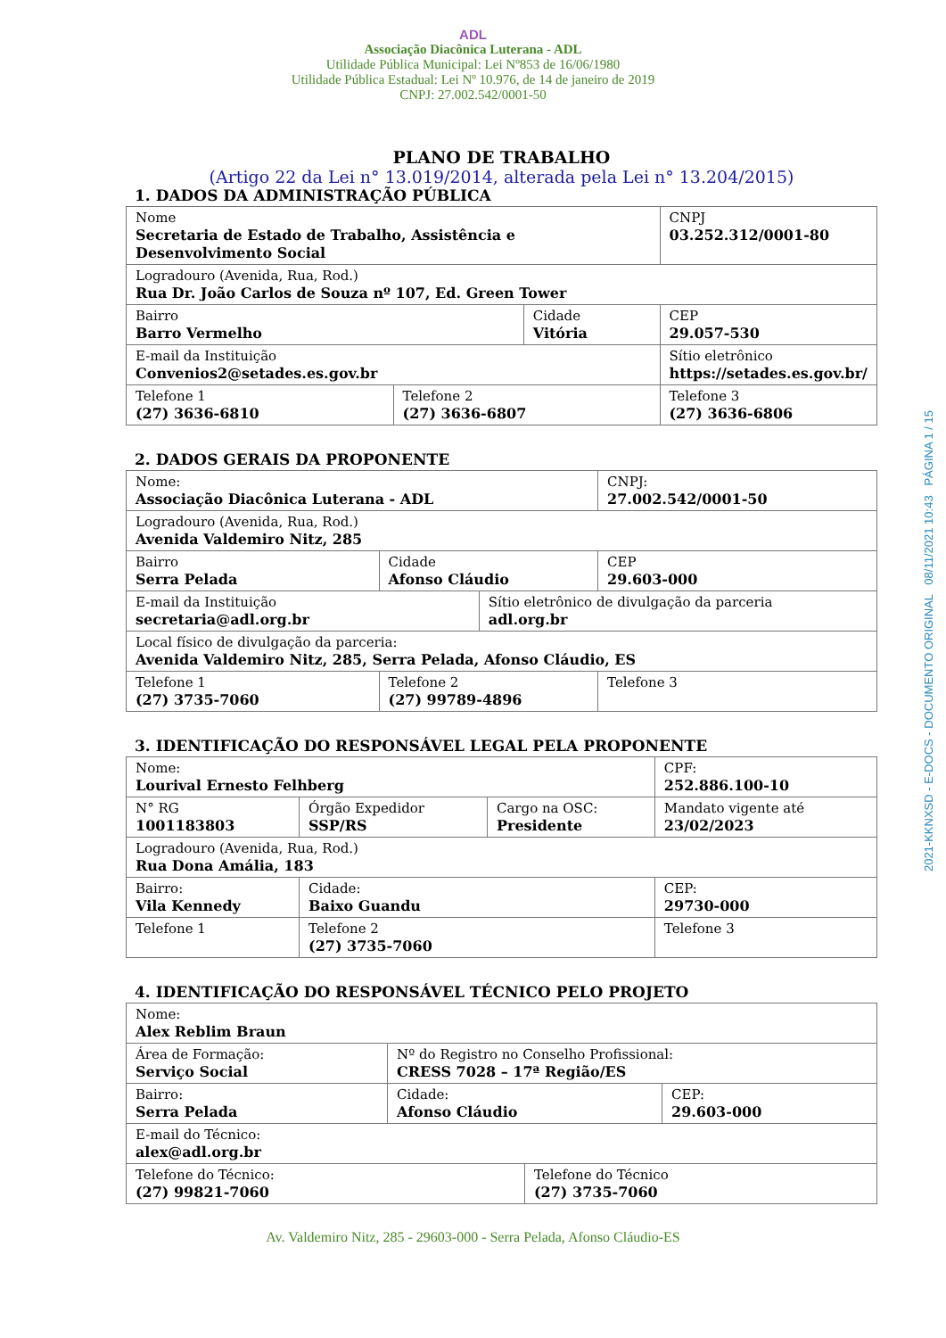ADL
Associação Diacônica Luterana - ADL
Utilidade Pública Municipal: Lei Nº853 de 16/06/1980
Utilidade Pública Estadual: Lei Nº 10.976, de 14 de janeiro de 2019
CNPJ: 27.002.542/0001-50
PLANO DE TRABALHO
(Artigo 22 da Lei n° 13.019/2014, alterada pela Lei n° 13.204/2015)
1. DADOS DA ADMINISTRAÇÃO PÚBLICA
| Nome Secretaria de Estado de Trabalho, Assistência e Desenvolvimento Social | | | | CNPJ 03.252.312/0001-80 |
| Logradouro (Avenida, Rua, Rod.) Rua Dr. João Carlos de Souza nº 107, Ed. Green Tower | | | | |
| Bairro Barro Vermelho | | Cidade Vitória | | CEP 29.057-530 |
| E-mail da Instituição Convenios2@setades.es.gov.br | | | Sítio eletrônico https://setades.es.gov.br/ | |
| Telefone 1 (27) 3636-6810 | Telefone 2 (27) 3636-6807 | | Telefone 3 (27) 3636-6806 | |
2. DADOS GERAIS DA PROPONENTE
| Nome: Associação Diacônica Luterana - ADL | | | CNPJ: 27.002.542/0001-50 |
| Logradouro (Avenida, Rua, Rod.) Avenida Valdemiro Nitz, 285 | | | |
| Bairro Serra Pelada | Cidade Afonso Cláudio | | CEP 29.603-000 |
| E-mail da Instituição secretaria@adl.org.br | | Sítio eletrônico de divulgação da parceria adl.org.br | |
| Local físico de divulgação da parceria: Avenida Valdemiro Nitz, 285, Serra Pelada, Afonso Cláudio, ES | | | |
| Telefone 1 (27) 3735-7060 | Telefone 2 (27) 99789-4896 | | Telefone 3 |
3. IDENTIFICAÇÃO DO RESPONSÁVEL LEGAL PELA PROPONENTE
| Nome: Lourival Ernesto Felhberg | | | CPF: 252.886.100-10 |
| N° RG 1001183803 | Órgão Expedidor SSP/RS | Cargo na OSC: Presidente | Mandato vigente até 23/02/2023 |
| Logradouro (Avenida, Rua, Rod.) Rua Dona Amália, 183 | | | |
| Bairro: Vila Kennedy | Cidade: Baixo Guandu | | CEP: 29730-000 |
| Telefone 1 | Telefone 2 (27) 3735-7060 | | Telefone 3 |
4. IDENTIFICAÇÃO DO RESPONSÁVEL TÉCNICO PELO PROJETO
| Nome: Alex Reblim Braun | | | |
| Área de Formação: Serviço Social | Nº do Registro no Conselho Profissional: CRESS 7028 – 17ª Região/ES | | |
| Bairro: Serra Pelada | Cidade: Afonso Cláudio | | CEP: 29.603-000 |
| E-mail do Técnico: alex@adl.org.br | | | |
| Telefone do Técnico: (27) 99821-7060 | | Telefone do Técnico (27) 3735-7060 | |
Av. Valdemiro Nitz, 285 - 29603-000 - Serra Pelada, Afonso Cláudio-ES
2021-KKNXSD - E-DOCS - DOCUMENTO ORIGINAL 08/11/2021 10:43 PÁGINA 1 / 15